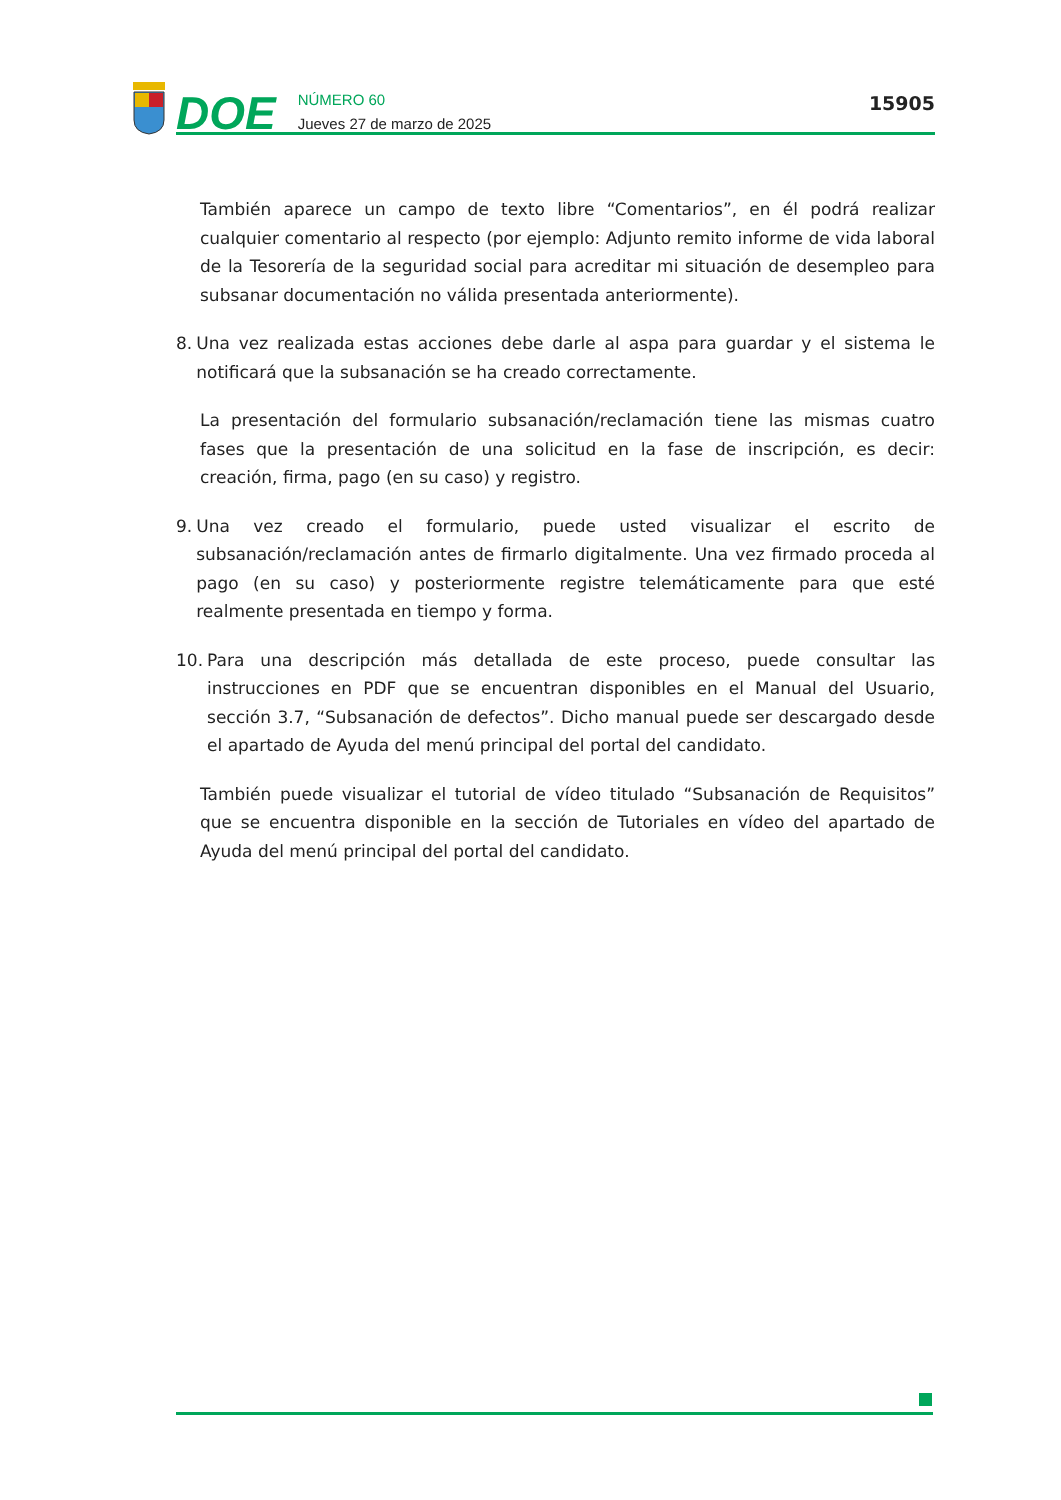DOE
NÚMERO 60
Jueves 27 de marzo de 2025
15905
También aparece un campo de texto libre “Comentarios”, en él podrá realizar cualquier comentario al respecto (por ejemplo: Adjunto remito informe de vida laboral de la Tesorería de la seguridad social para acreditar mi situación de desempleo para subsanar documentación no válida presentada anteriormente).
8. Una vez realizada estas acciones debe darle al aspa para guardar y el sistema le notificará que la subsanación se ha creado correctamente.
La presentación del formulario subsanación/reclamación tiene las mismas cuatro fases que la presentación de una solicitud en la fase de inscripción, es decir: creación, firma, pago (en su caso) y registro.
9. Una vez creado el formulario, puede usted visualizar el escrito de subsanación/reclamación antes de firmarlo digitalmente. Una vez firmado proceda al pago (en su caso) y posteriormente registre telemáticamente para que esté realmente presentada en tiempo y forma.
10. Para una descripción más detallada de este proceso, puede consultar las instrucciones en PDF que se encuentran disponibles en el Manual del Usuario, sección 3.7, “Subsanación de defectos”. Dicho manual puede ser descargado desde el apartado de Ayuda del menú principal del portal del candidato.
También puede visualizar el tutorial de vídeo titulado “Subsanación de Requisitos” que se encuentra disponible en la sección de Tutoriales en vídeo del apartado de Ayuda del menú principal del portal del candidato.